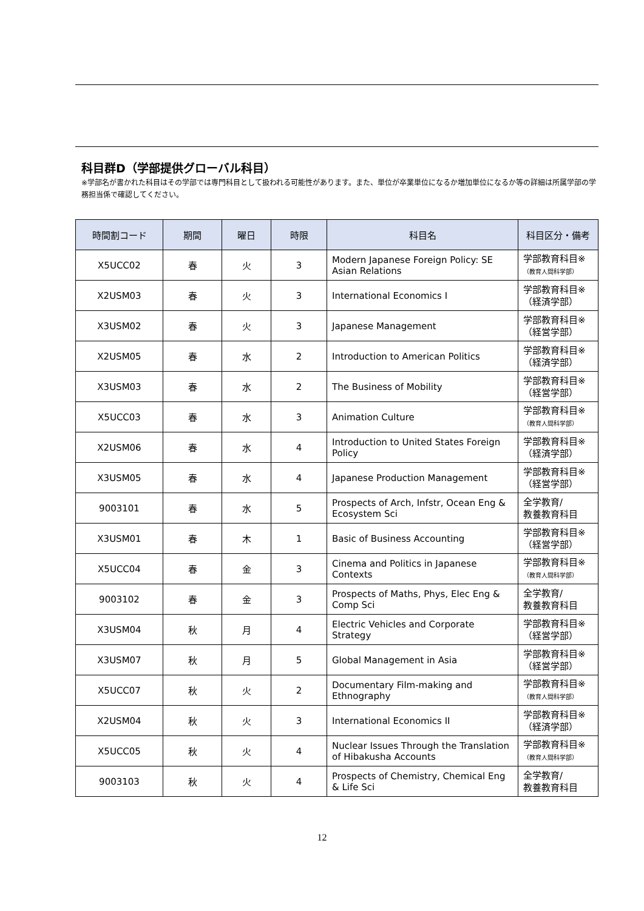科目群D（学部提供グローバル科目）
※学部名が書かれた科目はその学部では専門科目として扱われる可能性があります。また、単位が卒業単位になるか増加単位になるか等の詳細は所属学部の学務担当係で確認してください。
| 時間割コード | 期間 | 曜日 | 時限 | 科目名 | 科目区分・備考 |
| --- | --- | --- | --- | --- | --- |
| X5UCC02 | 春 | 火 | 3 | Modern Japanese Foreign Policy: SE Asian Relations | 学部教育科目※ （教育人間科学部） |
| X2USM03 | 春 | 火 | 3 | International Economics I | 学部教育科目※ （経済学部） |
| X3USM02 | 春 | 火 | 3 | Japanese Management | 学部教育科目※ （経営学部） |
| X2USM05 | 春 | 水 | 2 | Introduction to American Politics | 学部教育科目※ （経済学部） |
| X3USM03 | 春 | 水 | 2 | The Business of Mobility | 学部教育科目※ （経営学部） |
| X5UCC03 | 春 | 水 | 3 | Animation Culture | 学部教育科目※ （教育人間科学部） |
| X2USM06 | 春 | 水 | 4 | Introduction to United States Foreign Policy | 学部教育科目※ （経済学部） |
| X3USM05 | 春 | 水 | 4 | Japanese Production Management | 学部教育科目※ （経営学部） |
| 9003101 | 春 | 水 | 5 | Prospects of Arch, Infstr, Ocean Eng & Ecosystem Sci | 全学教育/ 教養教育科目 |
| X3USM01 | 春 | 木 | 1 | Basic of Business Accounting | 学部教育科目※ （経営学部） |
| X5UCC04 | 春 | 金 | 3 | Cinema and Politics in Japanese Contexts | 学部教育科目※ （教育人間科学部） |
| 9003102 | 春 | 金 | 3 | Prospects of Maths, Phys, Elec Eng & Comp Sci | 全学教育/ 教養教育科目 |
| X3USM04 | 秋 | 月 | 4 | Electric Vehicles and Corporate Strategy | 学部教育科目※ （経営学部） |
| X3USM07 | 秋 | 月 | 5 | Global Management in Asia | 学部教育科目※ （経営学部） |
| X5UCC07 | 秋 | 火 | 2 | Documentary Film-making and Ethnography | 学部教育科目※ （教育人間科学部） |
| X2USM04 | 秋 | 火 | 3 | International Economics II | 学部教育科目※ （経済学部） |
| X5UCC05 | 秋 | 火 | 4 | Nuclear Issues Through the Translation of Hibakusha Accounts | 学部教育科目※ （教育人間科学部） |
| 9003103 | 秋 | 火 | 4 | Prospects of Chemistry, Chemical Eng & Life Sci | 全学教育/ 教養教育科目 |
12